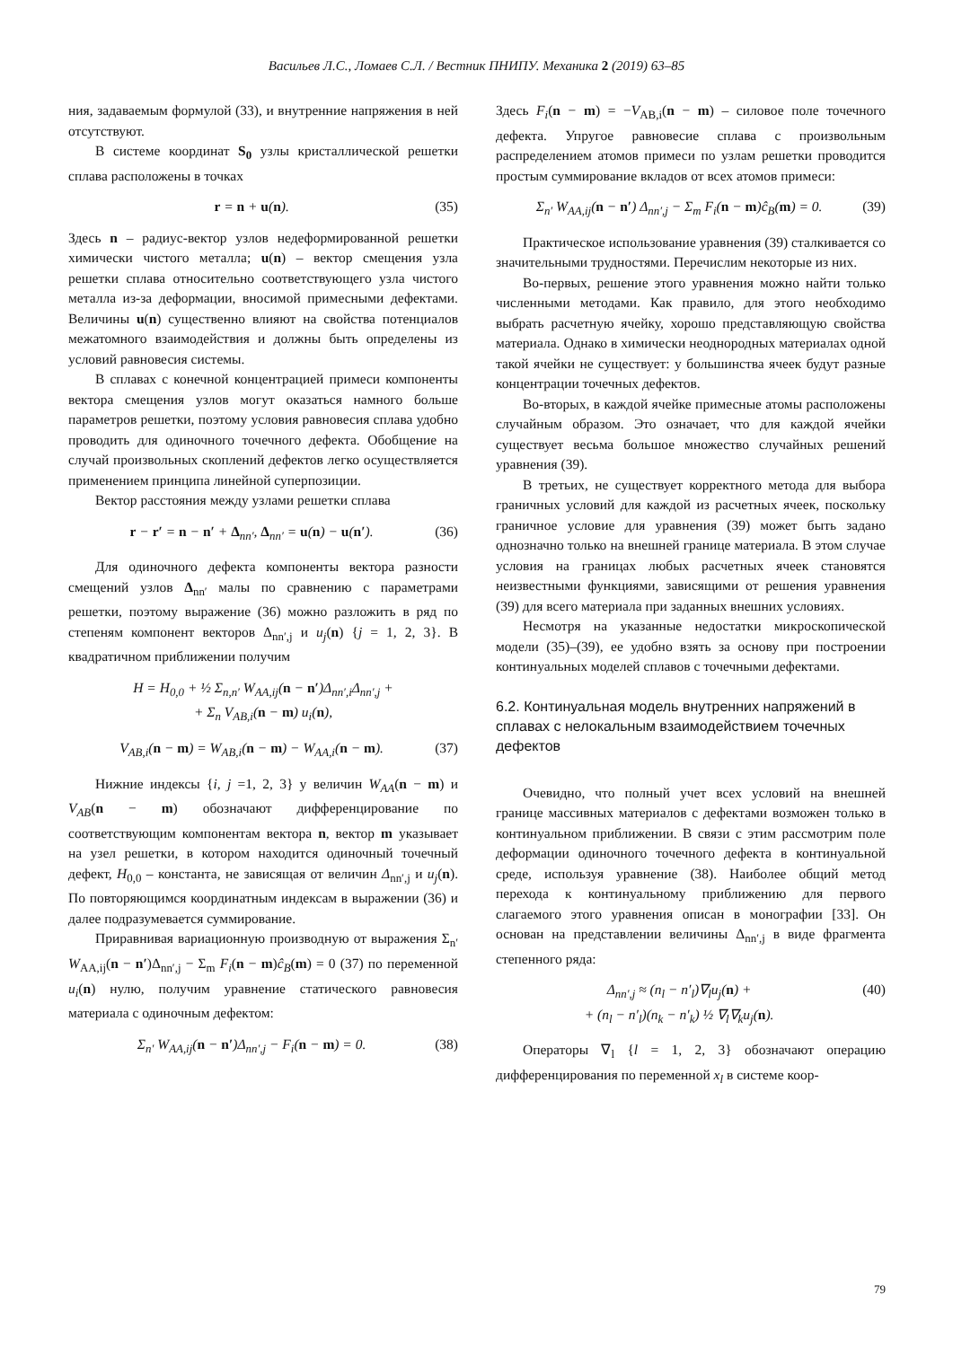Васильев Л.С., Ломаев С.Л. / Вестник ПНИПУ. Механика 2 (2019) 63–85
ния, задаваемым формулой (33), и внутренние напряжения в ней отсутствуют.
В системе координат S<sub>0</sub> узлы кристаллической решетки сплава расположены в точках
r = n + u(n). (35)
Здесь n – радиус-вектор узлов недеформированной решетки химически чистого металла; u(n) – вектор смещения узла решетки сплава относительно соответствующего узла чистого металла из-за деформации, вносимой примесными дефектами. Величины u(n) существенно влияют на свойства потенциалов межатомного взаимодействия и должны быть определены из условий равновесия системы.
В сплавах с конечной концентрацией примеси компоненты вектора смещения узлов могут оказаться намного больше параметров решетки, поэтому условия равновесия сплава удобно проводить для одиночного точечного дефекта. Обобщение на случай произвольных скоплений дефектов легко осуществляется применением принципа линейной суперпозиции.
Вектор расстояния между узлами решетки сплава
r − r′ = n − n′ + Δ<sub>nn′</sub>, Δ<sub>nn′</sub> = u(n) − u(n′). (36)
Для одиночного дефекта компоненты вектора разности смещений узлов Δ<sub>nn′</sub> малы по сравнению с параметрами решетки, поэтому выражение (36) можно разложить в ряд по степеням компонент векторов Δ<sub>nn′,j</sub> и u<sub>j</sub>(n) {j = 1, 2, 3}. В квадратичном приближении получим
H = H<sub>0,0</sub> + ½ Σ<sub>n,n′</sub> W<sub>AA,ij</sub>(n − n′)Δ<sub>nn′,i</sub>Δ<sub>nn′,j</sub> +
+ Σ<sub>n</sub> V<sub>AB,i</sub>(n − m) u<sub>i</sub>(n),
V<sub>AB,i</sub>(n − m) = W<sub>AB,i</sub>(n − m) − W<sub>AA,i</sub>(n − m). (37)
Нижние индексы {i, j =1, 2, 3} у величин W<sub>AA</sub>(n − m) и V<sub>AB</sub>(n − m) обозначают дифференцирование по соответствующим компонентам вектора n, вектор m указывает на узел решетки, в котором находится одиночный точечный дефект, H<sub>0,0</sub> – константа, не зависящая от величин Δ<sub>nn′,j</sub> и u<sub>j</sub>(n). По повторяющимся координатным индексам в выражении (36) и далее подразумевается суммирование.
Приравнивая вариационную производную от выражения Σ<sub>n′</sub> W<sub>AA,ij</sub>(n − n′)Δ<sub>nn′,j</sub> − Σ<sub>m</sub> F<sub>i</sub>(n − m)ĉ<sub>B</sub>(m) = 0 (37) по переменной u<sub>i</sub>(n) нулю, получим уравнение статического равновесия материала с одиночным дефектом:
Σ<sub>n′</sub> W<sub>AA,ij</sub>(n − n′)Δ<sub>nn′,j</sub> − F<sub>i</sub>(n − m) = 0. (38)
Здесь F<sub>i</sub>(n − m) = −V<sub>AB,i</sub>(n − m) – силовое поле точечного дефекта. Упругое равновесие сплава с произвольным распределением атомов примеси по узлам решетки проводится простым суммирование вкладов от всех атомов примеси:
Σ<sub>n′</sub> W<sub>AA,ij</sub>(n − n′) Δ<sub>nn′,j</sub> − Σ<sub>m</sub> F<sub>i</sub>(n − m)ĉ<sub>B</sub>(m) = 0. (39)
Практическое использование уравнения (39) сталкивается со значительными трудностями. Перечислим некоторые из них.
Во-первых, решение этого уравнения можно найти только численными методами. Как правило, для этого необходимо выбрать расчетную ячейку, хорошо представляющую свойства материала. Однако в химически неоднородных материалах одной такой ячейки не существует: у большинства ячеек будут разные концентрации точечных дефектов.
Во-вторых, в каждой ячейке примесные атомы расположены случайным образом. Это означает, что для каждой ячейки существует весьма большое множество случайных решений уравнения (39).
В третьих, не существует корректного метода для выбора граничных условий для каждой из расчетных ячеек, поскольку граничное условие для уравнения (39) может быть задано однозначно только на внешней границе материала. В этом случае условия на границах любых расчетных ячеек становятся неизвестными функциями, зависящими от решения уравнения (39) для всего материала при заданных внешних условиях.
Несмотря на указанные недостатки микроскопической модели (35)–(39), ее удобно взять за основу при построении континуальных моделей сплавов с точечными дефектами.
6.2. Континуальная модель внутренних напряжений в сплавах с нелокальным взаимодействием точечных дефектов
Очевидно, что полный учет всех условий на внешней границе массивных материалов с дефектами возможен только в континуальном приближении. В связи с этим рассмотрим поле деформации одиночного точечного дефекта в континуальной среде, используя уравнение (38). Наиболее общий метод перехода к континуальному приближению для первого слагаемого этого уравнения описан в монографии [33]. Он основан на представлении величины Δ<sub>nn′,j</sub> в виде фрагмента степенного ряда:
Δ<sub>nn′,j</sub> ≈ (n<sub>l</sub> − n′<sub>l</sub>)∇<sub>l</sub>u<sub>j</sub>(n) +
+ (n<sub>l</sub> − n′<sub>l</sub>)(n<sub>k</sub> − n′<sub>k</sub>) ½ ∇<sub>l</sub>∇<sub>k</sub>u<sub>j</sub>(n). (40)
Операторы ∇<sub>l</sub> {l = 1, 2, 3} обозначают операцию дифференцирования по переменной x<sub>l</sub> в системе коор-
79